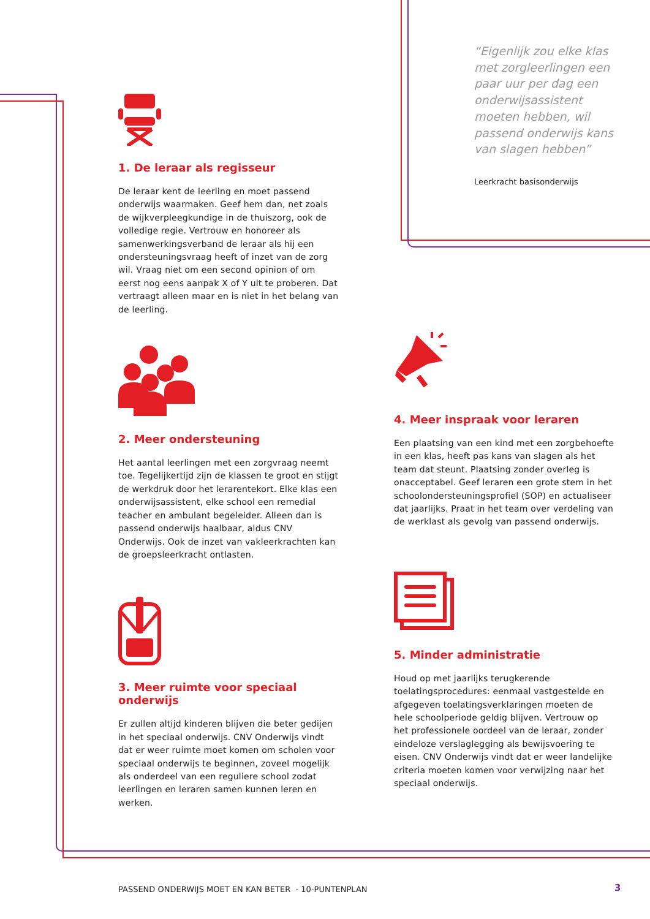1. De leraar als regisseur
De leraar kent de leerling en moet passend onderwijs waarmaken. Geef hem dan, net zoals de wijkverpleegkundige in de thuiszorg, ook de volledige regie. Vertrouw en honoreer als samenwerkingsverband de leraar als hij een ondersteuningsvraag heeft of inzet van de zorg wil. Vraag niet om een second opinion of om eerst nog eens aanpak X of Y uit te proberen. Dat vertraagt alleen maar en is niet in het belang van de leerling.
2. Meer ondersteuning
Het aantal leerlingen met een zorgvraag neemt toe. Tegelijkertijd zijn de klassen te groot en stijgt de werkdruk door het lerarentekort. Elke klas een onderwijsassistent, elke school een remedial teacher en ambulant begeleider. Alleen dan is passend onderwijs haalbaar, aldus CNV Onderwijs. Ook de inzet van vakleerkrachten kan de groepsleerkracht ontlasten.
3. Meer ruimte voor speciaal onderwijs
Er zullen altijd kinderen blijven die beter gedijen in het speciaal onderwijs. CNV Onderwijs vindt dat er weer ruimte moet komen om scholen voor speciaal onderwijs te beginnen, zoveel mogelijk als onderdeel van een reguliere school zodat leerlingen en leraren samen kunnen leren en werken.
“Eigenlijk zou elke klas met zorgleerlingen een paar uur per dag een onderwijsassistent moeten hebben, wil passend onderwijs kans van slagen hebben”
Leerkracht basisonderwijs
4. Meer inspraak voor leraren
Een plaatsing van een kind met een zorgbehoefte in een klas, heeft pas kans van slagen als het team dat steunt. Plaatsing zonder overleg is onacceptabel. Geef leraren een grote stem in het schoolondersteuningsprofiel (SOP) en actualiseer dat jaarlijks. Praat in het team over verdeling van de werklast als gevolg van passend onderwijs.
5. Minder administratie
Houd op met jaarlijks terugkerende toelatingsprocedures: eenmaal vastgestelde en afgegeven toelatingsverklaringen moeten de hele schoolperiode geldig blijven. Vertrouw op het professionele oordeel van de leraar, zonder eindeloze verslaglegging als bewijsvoering te eisen. CNV Onderwijs vindt dat er weer landelijke criteria moeten komen voor verwijzing naar het speciaal onderwijs.
PASSEND ONDERWIJS MOET EN KAN BETER - 10-PUNTENPLAN
3